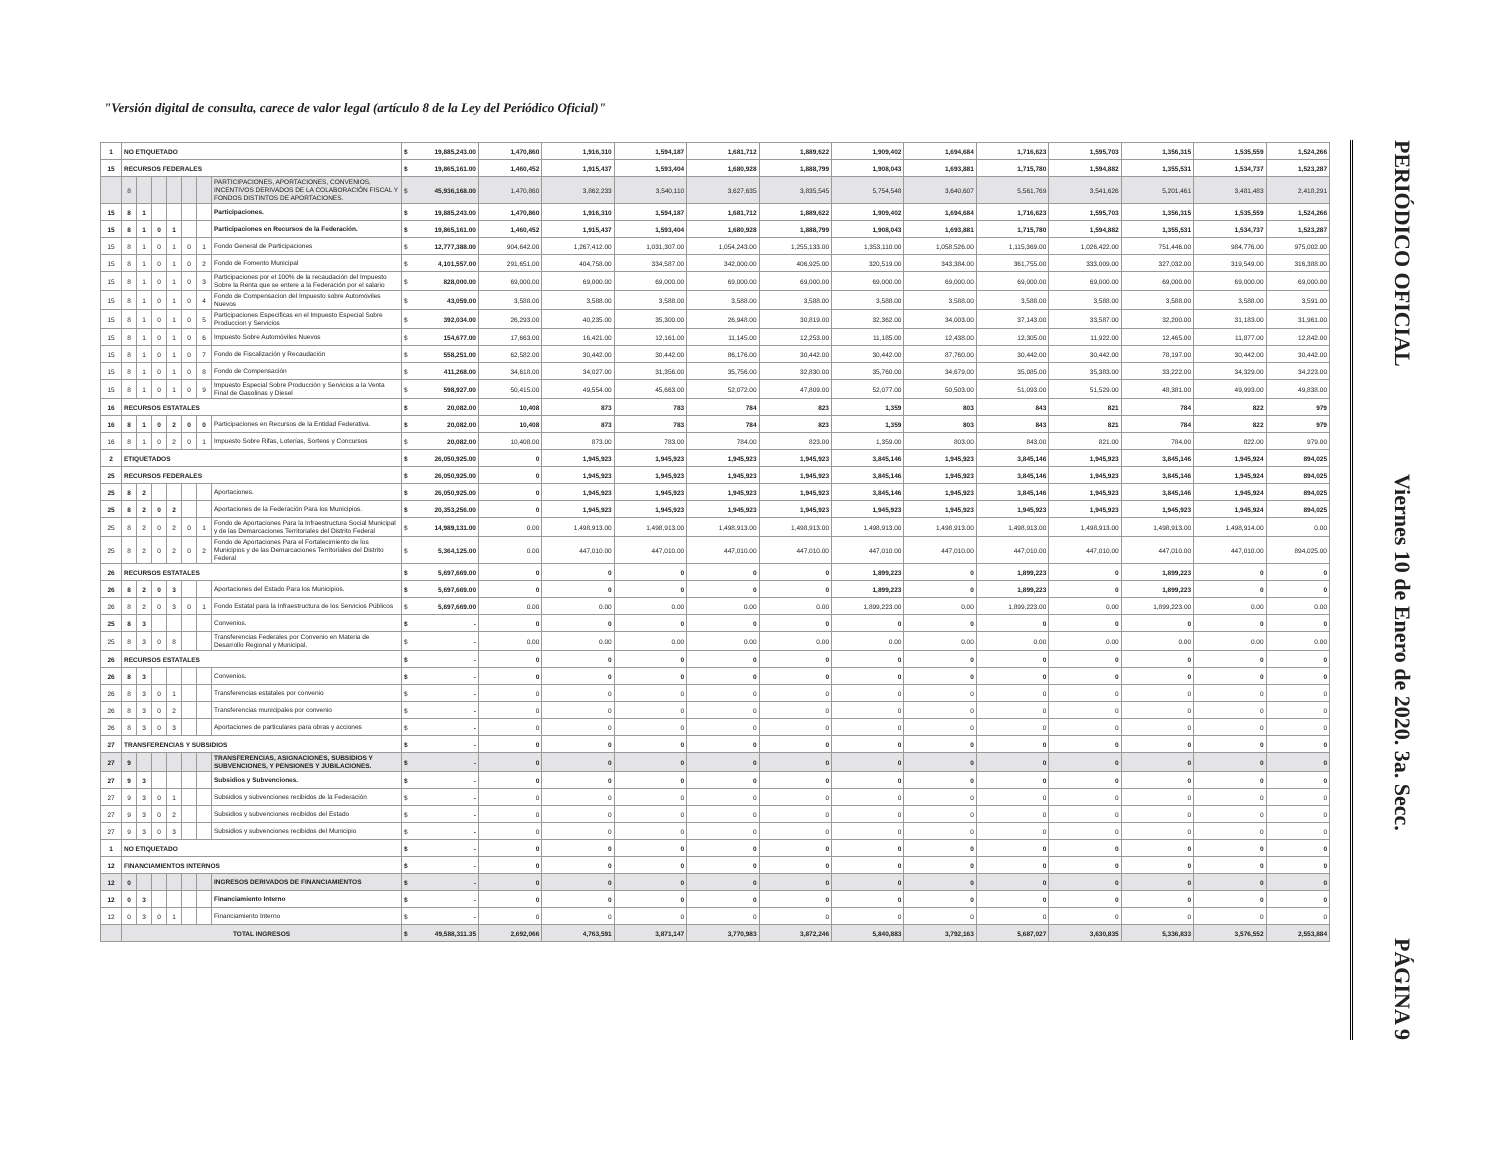"Versión digital de consulta, carece de valor legal (artículo 8 de la Ley del Periódico Oficial)"
| 1 | NO ETIQUETADO | | | | | | | $ | 19,885,243.00 | 1,470,860 | 1,916,310 | 1,594,187 | 1,681,712 | 1,889,622 | 1,909,402 | 1,694,684 | 1,716,623 | 1,595,703 | 1,356,315 | 1,535,559 | 1,524,266 |
| 15 | RECURSOS FEDERALES | | | | | | | $ | 19,865,161.00 | 1,460,452 | 1,915,437 | 1,593,404 | 1,680,928 | 1,888,799 | 1,908,043 | 1,693,881 | 1,715,780 | 1,594,882 | 1,355,531 | 1,534,737 | 1,523,287 |
| | 8 | | | | | | PARTICIPACIONES, APORTACIONES, CONVENIOS, INCENTIVOS DERIVADOS DE LA COLABORACIÓN FISCAL Y FONDOS DISTINTOS DE APORTACIONES. | $ | 45,936,168.00 | 1,470,860 | 3,862,233 | 3,540,110 | 3,627,635 | 3,835,545 | 5,754,548 | 3,640,607 | 5,561,769 | 3,541,626 | 5,201,461 | 3,481,483 | 2,418,291 |
| 15 | 8 | 1 | | | | | Participaciones. | $ | 19,885,243.00 | 1,470,860 | 1,916,310 | 1,594,187 | 1,681,712 | 1,889,622 | 1,909,402 | 1,694,684 | 1,716,623 | 1,595,703 | 1,356,315 | 1,535,559 | 1,524,266 |
| 15 | 8 | 1 | 0 | 1 | | | Participaciones en Recursos de la Federación. | $ | 19,865,161.00 | 1,460,452 | 1,915,437 | 1,593,404 | 1,680,928 | 1,888,799 | 1,908,043 | 1,693,881 | 1,715,780 | 1,594,882 | 1,355,531 | 1,534,737 | 1,523,287 |
| 15 | 8 | 1 | 0 | 1 | 0 | 1 | Fondo General de Participaciones | $ | 12,777,388.00 | 904,642.00 | 1,267,412.00 | 1,031,307.00 | 1,054,243.00 | 1,255,133.00 | 1,353,110.00 | 1,058,526.00 | 1,115,369.00 | 1,026,422.00 | 751,446.00 | 984,776.00 | 975,002.00 |
| 15 | 8 | 1 | 0 | 1 | 0 | 2 | Fondo de Fomento Municipal | $ | 4,101,557.00 | 291,651.00 | 404,758.00 | 334,587.00 | 342,000.00 | 406,925.00 | 320,519.00 | 343,384.00 | 361,755.00 | 333,009.00 | 327,032.00 | 319,549.00 | 316,388.00 |
| 15 | 8 | 1 | 0 | 1 | 0 | 3 | Participaciones por el 100% de la recaudación del Impuesto Sobre la Renta que se entere a la Federación por el salario | $ | 828,000.00 | 69,000.00 | 69,000.00 | 69,000.00 | 69,000.00 | 69,000.00 | 69,000.00 | 69,000.00 | 69,000.00 | 69,000.00 | 69,000.00 | 69,000.00 | 69,000.00 |
| 15 | 8 | 1 | 0 | 1 | 0 | 4 | Fondo de Compensacion del Impuesto sobre Automóviles Nuevos | $ | 43,059.00 | 3,588.00 | 3,588.00 | 3,588.00 | 3,588.00 | 3,588.00 | 3,588.00 | 3,588.00 | 3,588.00 | 3,588.00 | 3,588.00 | 3,588.00 | 3,591.00 |
| 15 | 8 | 1 | 0 | 1 | 0 | 5 | Participaciones Especificas en el Impuesto Especial Sobre Produccion y Servicios | $ | 392,034.00 | 26,293.00 | 40,235.00 | 35,300.00 | 26,948.00 | 30,819.00 | 32,362.00 | 34,003.00 | 37,143.00 | 33,587.00 | 32,200.00 | 31,183.00 | 31,961.00 |
| 15 | 8 | 1 | 0 | 1 | 0 | 6 | Impuesto Sobre Automóviles Nuevos | $ | 154,677.00 | 17,663.00 | 16,421.00 | 12,161.00 | 11,145.00 | 12,253.00 | 11,185.00 | 12,438.00 | 12,305.00 | 11,922.00 | 12,465.00 | 11,877.00 | 12,842.00 |
| 15 | 8 | 1 | 0 | 1 | 0 | 7 | Fondo de Fiscalización y Recaudación | $ | 558,251.00 | 62,582.00 | 30,442.00 | 30,442.00 | 86,176.00 | 30,442.00 | 30,442.00 | 87,760.00 | 30,442.00 | 30,442.00 | 78,197.00 | 30,442.00 | 30,442.00 |
| 15 | 8 | 1 | 0 | 1 | 0 | 8 | Fondo de Compensación | $ | 411,268.00 | 34,618.00 | 34,027.00 | 31,356.00 | 35,756.00 | 32,830.00 | 35,760.00 | 34,679.00 | 35,085.00 | 35,383.00 | 33,222.00 | 34,329.00 | 34,223.00 |
| 15 | 8 | 1 | 0 | 1 | 0 | 9 | Impuesto Especial Sobre Producción y Servicios a la Venta Final de Gasolinas y Diesel | $ | 598,927.00 | 50,415.00 | 49,554.00 | 45,663.00 | 52,072.00 | 47,809.00 | 52,077.00 | 50,503.00 | 51,093.00 | 51,529.00 | 48,381.00 | 49,993.00 | 49,838.00 |
| 16 | RECURSOS ESTATALES | | | | | | | $ | 20,082.00 | 10,408 | 873 | 783 | 784 | 823 | 1,359 | 803 | 843 | 821 | 784 | 822 | 979 |
| 16 | 8 | 1 | 0 | 2 | 0 | 0 | Participaciones en Recursos de la Entidad Federativa. | $ | 20,082.00 | 10,408 | 873 | 783 | 784 | 823 | 1,359 | 803 | 843 | 821 | 784 | 822 | 979 |
| 16 | 8 | 1 | 0 | 2 | 0 | 1 | Impuesto Sobre Rifas, Loterías, Sorteos y Concursos | $ | 20,082.00 | 10,408.00 | 873.00 | 783.00 | 784.00 | 823.00 | 1,359.00 | 803.00 | 843.00 | 821.00 | 784.00 | 822.00 | 979.00 |
| 2 | ETIQUETADOS | | | | | | | $ | 26,050,925.00 | 0 | 1,945,923 | 1,945,923 | 1,945,923 | 1,945,923 | 3,845,146 | 1,945,923 | 3,845,146 | 1,945,923 | 3,845,146 | 1,945,924 | 894,025 |
| 25 | RECURSOS FEDERALES | | | | | | | $ | 26,050,925.00 | 0 | 1,945,923 | 1,945,923 | 1,945,923 | 1,945,923 | 3,845,146 | 1,945,923 | 3,845,146 | 1,945,923 | 3,845,146 | 1,945,924 | 894,025 |
| 25 | 8 | 2 | | | | | Aportaciones. | $ | 26,050,925.00 | 0 | 1,945,923 | 1,945,923 | 1,945,923 | 1,945,923 | 3,845,146 | 1,945,923 | 3,845,146 | 1,945,923 | 3,845,146 | 1,945,924 | 894,025 |
| 25 | 8 | 2 | 0 | 2 | | | Aportaciones de la Federación Para los Municipios. | $ | 20,353,256.00 | 0 | 1,945,923 | 1,945,923 | 1,945,923 | 1,945,923 | 1,945,923 | 1,945,923 | 1,945,923 | 1,945,923 | 1,945,923 | 1,945,924 | 894,025 |
| 25 | 8 | 2 | 0 | 2 | 0 | 1 | Fondo de Aportaciones Para la Infraestructura Social Municipal y de las Demarcaciones Territoriales del Distrito Federal | $ | 14,989,131.00 | 0.00 | 1,498,913.00 | 1,498,913.00 | 1,498,913.00 | 1,498,913.00 | 1,498,913.00 | 1,498,913.00 | 1,498,913.00 | 1,498,913.00 | 1,498,913.00 | 1,498,914.00 | 0.00 |
| 25 | 8 | 2 | 0 | 2 | 0 | 2 | Fondo de Aportaciones Para el Fortalecimiento de los Municipios y de las Demarcaciones Territoriales del Distrito Federal | $ | 5,364,125.00 | 0.00 | 447,010.00 | 447,010.00 | 447,010.00 | 447,010.00 | 447,010.00 | 447,010.00 | 447,010.00 | 447,010.00 | 447,010.00 | 447,010.00 | 894,025.00 |
| 26 | RECURSOS ESTATALES | | | | | | | $ | 5,697,669.00 | 0 | 0 | 0 | 0 | 0 | 1,899,223 | 0 | 1,899,223 | 0 | 1,899,223 | 0 | 0 |
| 26 | 8 | 2 | 0 | 3 | | | Aportaciones del Estado Para los Municipios. | $ | 5,697,669.00 | 0 | 0 | 0 | 0 | 0 | 1,899,223 | 0 | 1,899,223 | 0 | 1,899,223 | 0 | 0 |
| 26 | 8 | 2 | 0 | 3 | 0 | 1 | Fondo Estatal para la Infraestructura de los Servicios Públicos | $ | 5,697,669.00 | 0.00 | 0.00 | 0.00 | 0.00 | 0.00 | 1,899,223.00 | 0.00 | 1,899,223.00 | 0.00 | 1,899,223.00 | 0.00 | 0.00 |
| 25 | 8 | 3 | | | | | Convenios. | $ | - | 0 | 0 | 0 | 0 | 0 | 0 | 0 | 0 | 0 | 0 | 0 | 0 |
| 25 | 8 | 3 | 0 | 8 | | | Transferencias Federales por Convenio en Materia de Desarrollo Regional y Municipal. | $ | - | 0.00 | 0.00 | 0.00 | 0.00 | 0.00 | 0.00 | 0.00 | 0.00 | 0.00 | 0.00 | 0.00 | 0.00 |
| 26 | RECURSOS ESTATALES | | | | | | | $ | - | 0 | 0 | 0 | 0 | 0 | 0 | 0 | 0 | 0 | 0 | 0 | 0 |
| 26 | 8 | 3 | | | | | Convenios. | $ | - | 0 | 0 | 0 | 0 | 0 | 0 | 0 | 0 | 0 | 0 | 0 | 0 |
| 26 | 8 | 3 | 0 | 1 | | | Transferencias estatales por convenio | $ | - | 0 | 0 | 0 | 0 | 0 | 0 | 0 | 0 | 0 | 0 | 0 | 0 |
| 26 | 8 | 3 | 0 | 2 | | | Transferencias municipales por convenio | $ | - | 0 | 0 | 0 | 0 | 0 | 0 | 0 | 0 | 0 | 0 | 0 | 0 |
| 26 | 8 | 3 | 0 | 3 | | | Aportaciones de particulares para obras y acciones | $ | - | 0 | 0 | 0 | 0 | 0 | 0 | 0 | 0 | 0 | 0 | 0 | 0 |
| 27 | TRANSFERENCIAS Y SUBSIDIOS | | | | | | | $ | - | 0 | 0 | 0 | 0 | 0 | 0 | 0 | 0 | 0 | 0 | 0 | 0 |
| 27 | 9 | | | | | | TRANSFERENCIAS, ASIGNACIONES, SUBSIDIOS Y SUBVENCIONES, Y PENSIONES Y JUBILACIONES. | $ | - | 0 | 0 | 0 | 0 | 0 | 0 | 0 | 0 | 0 | 0 | 0 | 0 |
| 27 | 9 | 3 | | | | | Subsidios y Subvenciones. | $ | - | 0 | 0 | 0 | 0 | 0 | 0 | 0 | 0 | 0 | 0 | 0 | 0 |
| 27 | 9 | 3 | 0 | 1 | | | Subsidios y subvenciones recibidos de la Federación | $ | - | 0 | 0 | 0 | 0 | 0 | 0 | 0 | 0 | 0 | 0 | 0 | 0 |
| 27 | 9 | 3 | 0 | 2 | | | Subsidios y subvenciones recibidos del Estado | $ | - | 0 | 0 | 0 | 0 | 0 | 0 | 0 | 0 | 0 | 0 | 0 | 0 |
| 27 | 9 | 3 | 0 | 3 | | | Subsidios y subvenciones recibidos del Municipio | $ | - | 0 | 0 | 0 | 0 | 0 | 0 | 0 | 0 | 0 | 0 | 0 | 0 |
| 1 | NO ETIQUETADO | | | | | | | $ | - | 0 | 0 | 0 | 0 | 0 | 0 | 0 | 0 | 0 | 0 | 0 | 0 |
| 12 | FINANCIAMIENTOS INTERNOS | | | | | | | $ | - | 0 | 0 | 0 | 0 | 0 | 0 | 0 | 0 | 0 | 0 | 0 | 0 |
| 12 | 0 | | | | | | INGRESOS DERIVADOS DE FINANCIAMIENTOS | $ | - | 0 | 0 | 0 | 0 | 0 | 0 | 0 | 0 | 0 | 0 | 0 | 0 |
| 12 | 0 | 3 | | | | | Financiamiento Interno | $ | - | 0 | 0 | 0 | 0 | 0 | 0 | 0 | 0 | 0 | 0 | 0 | 0 |
| 12 | 0 | 3 | 0 | 1 | | | Financiamiento Interno | $ | - | 0 | 0 | 0 | 0 | 0 | 0 | 0 | 0 | 0 | 0 | 0 | 0 |
| | TOTAL INGRESOS | | | | | | | $ | 49,588,311.35 | 2,692,066 | 4,763,591 | 3,871,147 | 3,770,983 | 3,872,246 | 5,840,883 | 3,792,163 | 5,687,027 | 3,630,835 | 5,336,833 | 3,576,552 | 2,553,884 |
PERIÓDICO OFICIAL
Viernes 10 de Enero de 2020. 3a. Secc.
PÁGINA 9